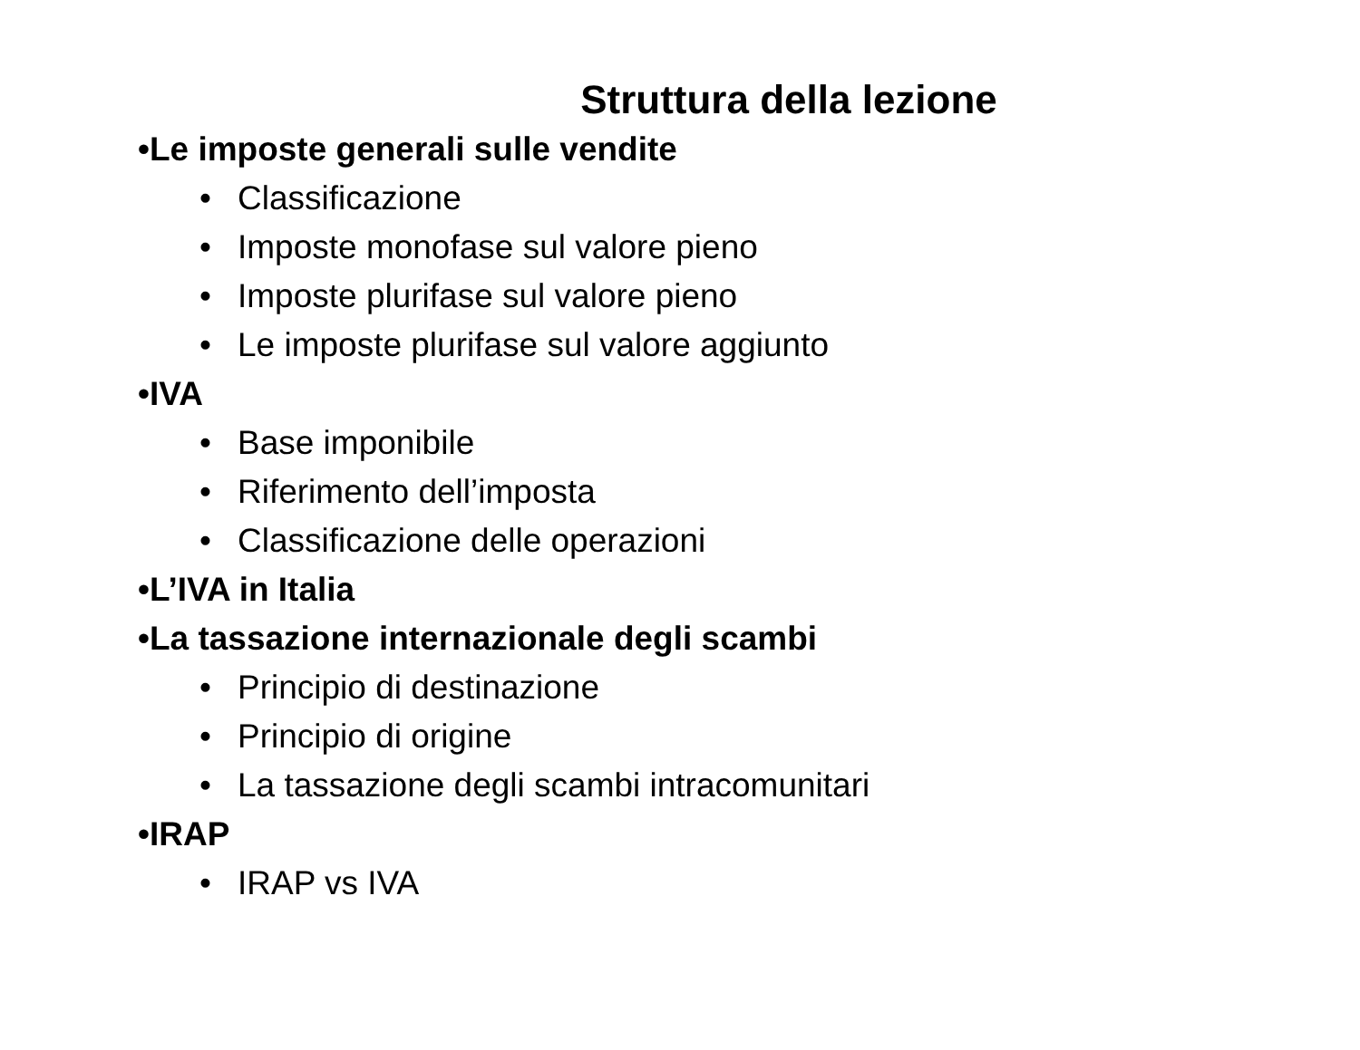Struttura della lezione
•Le imposte generali sulle vendite
• Classificazione
• Imposte monofase sul valore pieno
• Imposte plurifase sul valore pieno
• Le imposte plurifase sul valore aggiunto
•IVA
• Base imponibile
• Riferimento dell’imposta
• Classificazione delle operazioni
•L’IVA in Italia
•La tassazione internazionale degli scambi
• Principio di destinazione
• Principio di origine
• La tassazione degli scambi intracomunitari
•IRAP
• IRAP vs IVA